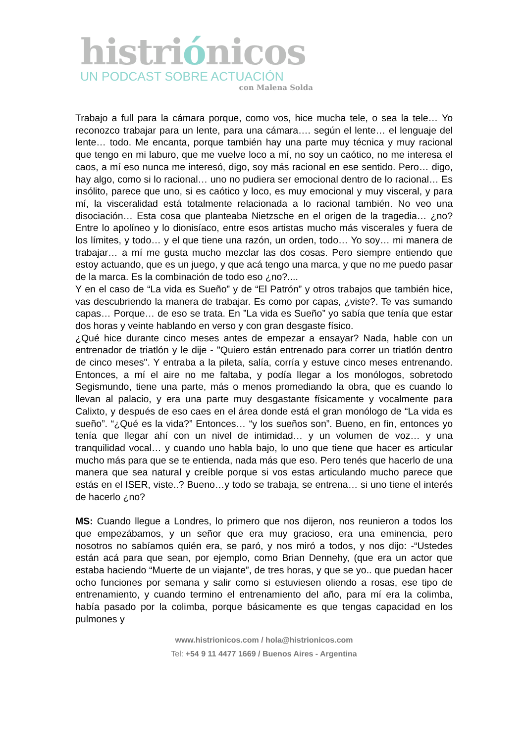histriónicos
UN PODCAST SOBRE ACTUACIÓN
con Malena Solda
Trabajo a full para la cámara porque, como vos, hice mucha tele, o sea la tele… Yo reconozco trabajar para un lente, para una cámara…. según el lente… el lenguaje del lente… todo. Me encanta, porque también hay una parte muy técnica y muy racional que tengo en mi laburo, que me vuelve loco a mí, no soy un caótico, no me interesa el caos, a mí eso nunca me interesó, digo, soy más racional en ese sentido. Pero… digo, hay algo, como si lo racional… uno no pudiera ser emocional dentro de lo racional… Es insólito, parece que uno, si es caótico y loco, es muy emocional y muy visceral, y para mí, la visceralidad está totalmente relacionada a lo racional también. No veo una disociación… Esta cosa que planteaba Nietzsche en el origen de la tragedia… ¿no? Entre lo apolíneo y lo dionisíaco, entre esos artistas mucho más viscerales y fuera de los límites, y todo… y el que tiene una razón, un orden, todo… Yo soy… mi manera de trabajar… a mí me gusta mucho mezclar las dos cosas. Pero siempre entiendo que estoy actuando, que es un juego, y que acá tengo una marca, y que no me puedo pasar de la marca. Es la combinación de todo eso ¿no?....
Y en el caso de “La vida es Sueño” y de “El Patrón” y otros trabajos que también hice, vas descubriendo la manera de trabajar. Es como por capas, ¿viste?. Te vas sumando capas… Porque… de eso se trata. En ”La vida es Sueño” yo sabía que tenía que estar dos horas y veinte hablando en verso y con gran desgaste físico.
¿Qué hice durante cinco meses antes de empezar a ensayar? Nada, hable con un entrenador de triatlón y le dije - "Quiero están entrenado para correr un triatlón dentro de cinco meses". Y entraba a la pileta, salía, corría y estuve cinco meses entrenando. Entonces, a mí el aire no me faltaba, y podía llegar a los monólogos, sobretodo Segismundo, tiene una parte, más o menos promediando la obra, que es cuando lo llevan al palacio, y era una parte muy desgastante físicamente y vocalmente para Calixto, y después de eso caes en el área donde está el gran monólogo de “La vida es sueño”. “¿Qué es la vida?” Entonces… “y los sueños son”. Bueno, en fin, entonces yo tenía que llegar ahí con un nivel de intimidad… y un volumen de voz… y una tranquilidad vocal… y cuando uno habla bajo, lo uno que tiene que hacer es articular mucho más para que se te entienda, nada más que eso. Pero tenés que hacerlo de una manera que sea natural y creíble porque si vos estas articulando mucho parece que estás en el ISER, viste..? Bueno…y todo se trabaja, se entrena… si uno tiene el interés de hacerlo ¿no?
MS: Cuando llegue a Londres, lo primero que nos dijeron, nos reunieron a todos los que empezábamos, y un señor que era muy gracioso, era una eminencia, pero nosotros no sabíamos quién era, se paró, y nos miró a todos, y nos dijo: -“Ustedes están acá para que sean, por ejemplo, como Brian Dennehy, (que era un actor que estaba haciendo “Muerte de un viajante”, de tres horas, y que se yo.. que puedan hacer ocho funciones por semana y salir como si estuviesen oliendo a rosas, ese tipo de entrenamiento, y cuando termino el entrenamiento del año, para mí era la colimba, había pasado por la colimba, porque básicamente es que tengas capacidad en los pulmones y
www.histrionicos.com / hola@histrionicos.com
Tel: +54 9 11 4477 1669 / Buenos Aires - Argentina